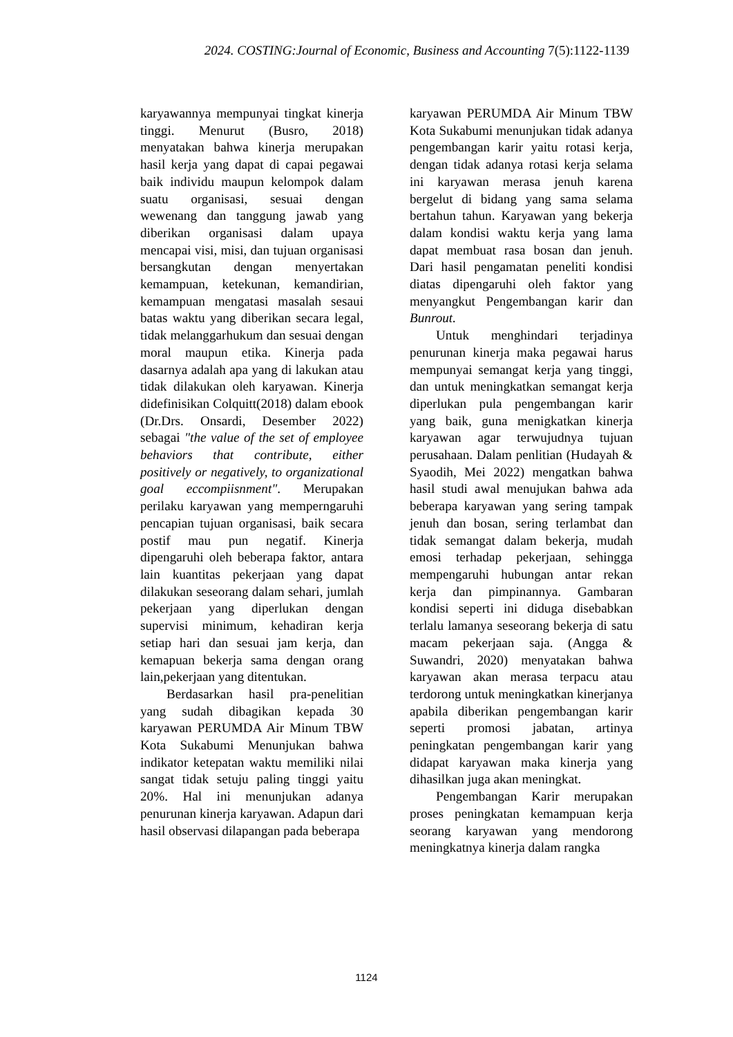2024. COSTING:Journal of Economic, Business and Accounting 7(5):1122-1139
karyawannya mempunyai tingkat kinerja tinggi. Menurut (Busro, 2018) menyatakan bahwa kinerja merupakan hasil kerja yang dapat di capai pegawai baik individu maupun kelompok dalam suatu organisasi, sesuai dengan wewenang dan tanggung jawab yang diberikan organisasi dalam upaya mencapai visi, misi, dan tujuan organisasi bersangkutan dengan menyertakan kemampuan, ketekunan, kemandirian, kemampuan mengatasi masalah sesaui batas waktu yang diberikan secara legal, tidak melanggarhukum dan sesuai dengan moral maupun etika. Kinerja pada dasarnya adalah apa yang di lakukan atau tidak dilakukan oleh karyawan. Kinerja didefinisikan Colquitt(2018) dalam ebook (Dr.Drs. Onsardi, Desember 2022) sebagai "the value of the set of employee behaviors that contribute, either positively or negatively, to organizational goal eccompiisnment". Merupakan perilaku karyawan yang memperngaruhi pencapian tujuan organisasi, baik secara postif mau pun negatif. Kinerja dipengaruhi oleh beberapa faktor, antara lain kuantitas pekerjaan yang dapat dilakukan seseorang dalam sehari, jumlah pekerjaan yang diperlukan dengan supervisi minimum, kehadiran kerja setiap hari dan sesuai jam kerja, dan kemapuan bekerja sama dengan orang lain,pekerjaan yang ditentukan.
Berdasarkan hasil pra-penelitian yang sudah dibagikan kepada 30 karyawan PERUMDA Air Minum TBW Kota Sukabumi Menunjukan bahwa indikator ketepatan waktu memiliki nilai sangat tidak setuju paling tinggi yaitu 20%. Hal ini menunjukan adanya penurunan kinerja karyawan. Adapun dari hasil observasi dilapangan pada beberapa
karyawan PERUMDA Air Minum TBW Kota Sukabumi menunjukan tidak adanya pengembangan karir yaitu rotasi kerja, dengan tidak adanya rotasi kerja selama ini karyawan merasa jenuh karena bergelut di bidang yang sama selama bertahun tahun. Karyawan yang bekerja dalam kondisi waktu kerja yang lama dapat membuat rasa bosan dan jenuh. Dari hasil pengamatan peneliti kondisi diatas dipengaruhi oleh faktor yang menyangkut Pengembangan karir dan Bunrout.
Untuk menghindari terjadinya penurunan kinerja maka pegawai harus mempunyai semangat kerja yang tinggi, dan untuk meningkatkan semangat kerja diperlukan pula pengembangan karir yang baik, guna menigkatkan kinerja karyawan agar terwujudnya tujuan perusahaan. Dalam penlitian (Hudayah & Syaodih, Mei 2022) mengatkan bahwa hasil studi awal menujukan bahwa ada beberapa karyawan yang sering tampak jenuh dan bosan, sering terlambat dan tidak semangat dalam bekerja, mudah emosi terhadap pekerjaan, sehingga mempengaruhi hubungan antar rekan kerja dan pimpinannya. Gambaran kondisi seperti ini diduga disebabkan terlalu lamanya seseorang bekerja di satu macam pekerjaan saja. (Angga & Suwandri, 2020) menyatakan bahwa karyawan akan merasa terpacu atau terdorong untuk meningkatkan kinerjanya apabila diberikan pengembangan karir seperti promosi jabatan, artinya peningkatan pengembangan karir yang didapat karyawan maka kinerja yang dihasilkan juga akan meningkat.
Pengembangan Karir merupakan proses peningkatan kemampuan kerja seorang karyawan yang mendorong meningkatnya kinerja dalam rangka
1124